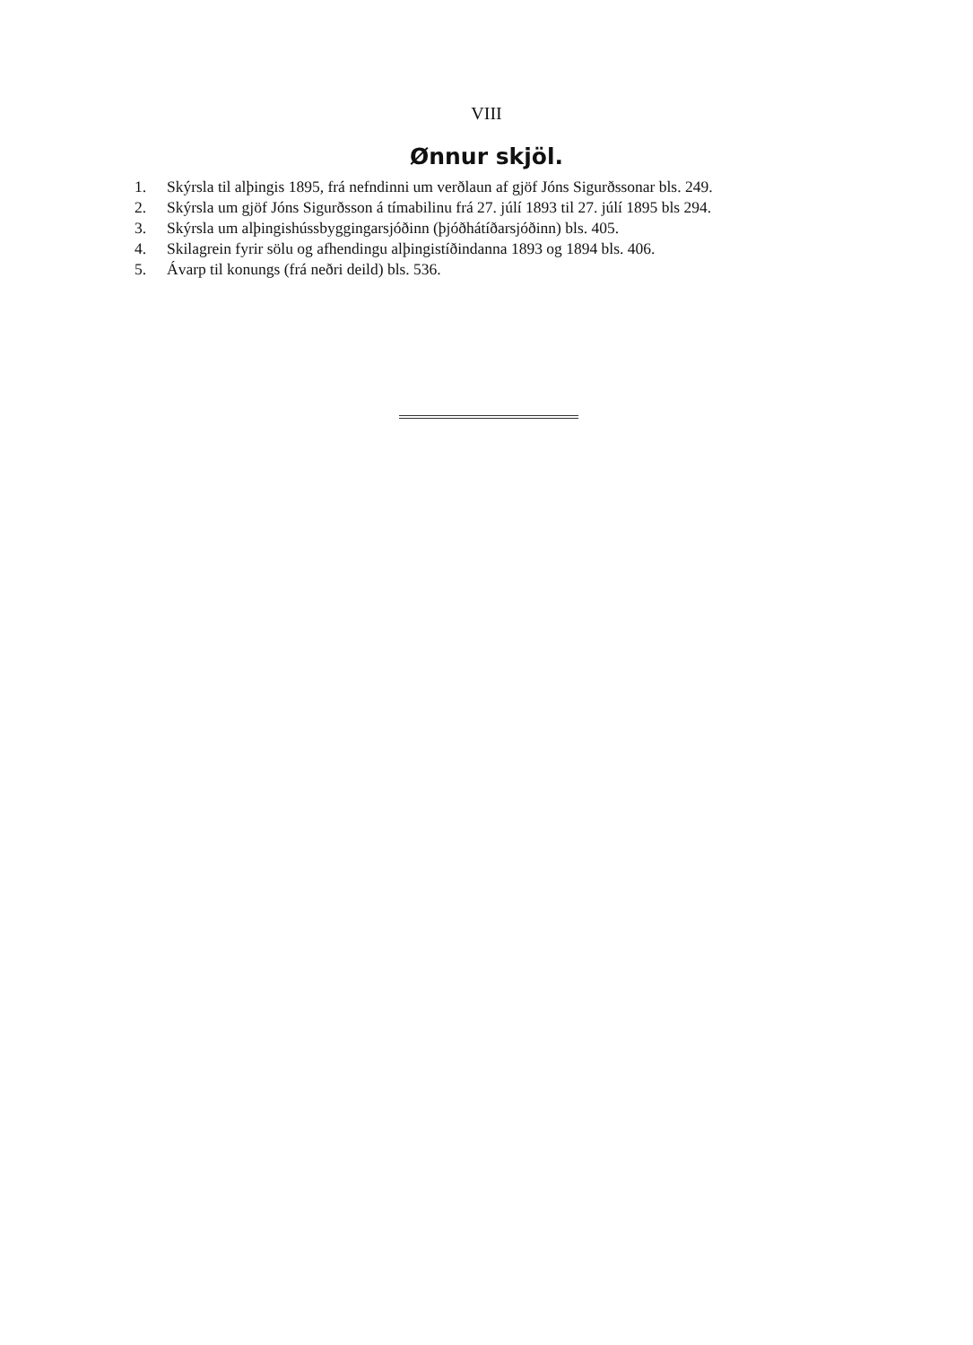VIII
Ønnur skjöl.
1. Skýrsla til alþingis 1895, frá nefndinni um verðlaun af gjöf Jóns Sigurðssonar bls. 249.
2. Skýrsla um gjöf Jóns Sigurðsson á tímabilinu frá 27. júlí 1893 til 27. júlí 1895 bls 294.
3. Skýrsla um alþingishússbyggingarsjóðinn (þjóðhátíðarsjóðinn) bls. 405.
4. Skilagrein fyrir sölu og afhendingu alþingistíðindanna 1893 og 1894 bls. 406.
5. Ávarp til konungs (frá neðri deild) bls. 536.